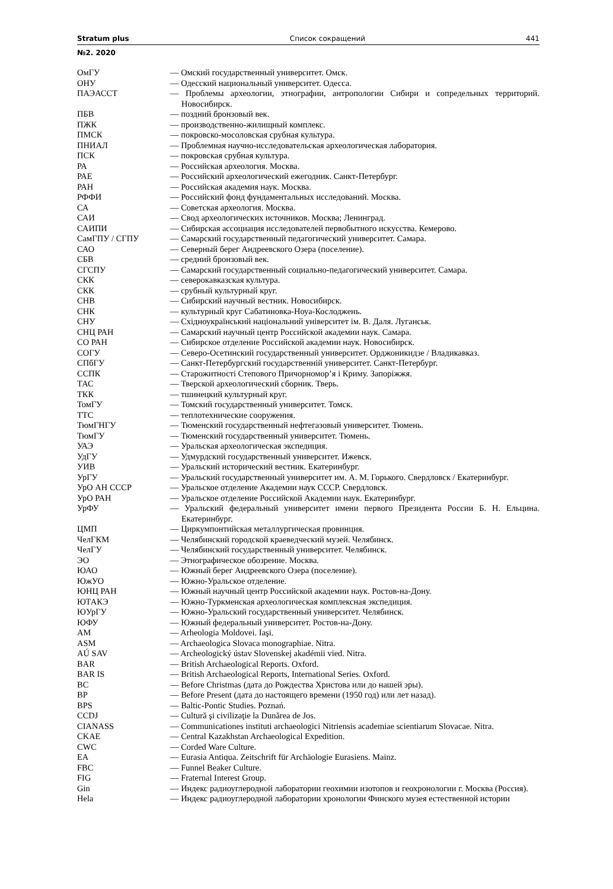Stratum plus Список сокращений 441
№2. 2020
| ОмГУ | — Омский государственный университет. Омск. |
| ОНУ | — Одесский национальный университет. Одесса. |
| ПАЭАССТ | — Проблемы археологии, этнографии, антропологии Сибири и сопредельных территорий. Новосибирск. |
| ПБВ | — поздний бронзовый век. |
| ПЖК | — производственно-жилищный комплекс. |
| ПМСК | — покровско-мосоловская срубная культура. |
| ПНИАЛ | — Проблемная научно-исследовательская археологическая лаборатория. |
| ПСК | — покровская срубная культура. |
| РА | — Российская археология. Москва. |
| РАЕ | — Российский археологический ежегодник. Санкт-Петербург. |
| РАН | — Российская академия наук. Москва. |
| РФФИ | — Российский фонд фундаментальных исследований. Москва. |
| СА | — Советская археология. Москва. |
| САИ | — Свод археологических источников. Москва; Ленинград. |
| САИПИ | — Сибирская ассоциация исследователей первобытного искусства. Кемерово. |
| СамГПУ / СГПУ | — Самарский государственный педагогический университет. Самара. |
| САО | — Северный берег Андреевского Озера (поселение). |
| СБВ | — средний бронзовый век. |
| СГСПУ | — Самарский государственный социально-педагогический университет. Самара. |
| СКК | — северокавказская культура. |
| СКК | — срубный культурный круг. |
| СНВ | — Сибирский научный вестник. Новосибирск. |
| СНК | — культурный круг Сабатиновка-Ноуа-Кослоджень. |
| СНУ | — Східноукраїнський національний університет ім. В. Даля. Луганськ. |
| СНЦ РАН | — Самарский научный центр Российской академии наук. Самара. |
| СО РАН | — Сибирское отделение Российской академии наук. Новосибирск. |
| СОГУ | — Северо-Осетинский государственный университет. Орджоникидзе / Владикавказ. |
| СПбГУ | — Санкт-Петербургский государственній университет. Санкт-Петербург. |
| ССПК | — Старожитності Степового Причорномор’я і Криму. Запоріжжя. |
| ТАС | — Тверской археологический сборник. Тверь. |
| ТКК | — тшинецкий культурный круг. |
| ТомГУ | — Томский государственный университет. Томск. |
| ТТС | — теплотехнические сооружения. |
| ТюмГНГУ | — Тюменский государственный нефтегазовый университет. Тюмень. |
| ТюмГУ | — Тюменский государственный университет. Тюмень. |
| УАЭ | — Уральская археологическая экспедиция. |
| УдГУ | — Удмурдский государственный университет. Ижевск. |
| УИВ | — Уральский исторический вестник. Екатеринбург. |
| УрГУ | — Уральский государственный университет им. А. М. Горького. Свердловск / Екатеринбург. |
| УрО АН СССР | — Уральское отделение Академии наук СССР. Свердловск. |
| УрО РАН | — Уральское отделение Российской Академии наук. Екатеринбург. |
| УрФУ | — Уральский федеральный университет имени первого Президента России Б. Н. Ельцина. Екатеринбург. |
| ЦМП | — Циркумпонтийская металлургическая провинция. |
| ЧелГКМ | — Челябинский городской краеведческий музей. Челябинск. |
| ЧелГУ | — Челябинский государственный университет. Челябинск. |
| ЭО | — Этнографическое обозрение. Москва. |
| ЮАО | — Южный берег Андреевского Озера (поселение). |
| ЮжУО | — Южно-Уральское отделение. |
| ЮНЦ РАН | — Южный научный центр Российской академии наук. Ростов-на-Дону. |
| ЮТАКЭ | — Южно-Туркменская археологическая комплексная экспедиция. |
| ЮУрГУ | — Южно-Уральский государственный университет. Челябинск. |
| ЮФУ | — Южный федеральный университет. Ростов-на-Дону. |
| AM | — Arheologia Moldovei. Iaşi. |
| ASM | — Archaeologica Slovaca monographiae. Nitra. |
| AÚ SAV | — Archeologický ústav Slovenskej akadémii vied. Nitra. |
| BAR | — British Archaeological Reports. Oxford. |
| BAR IS | — British Archaeological Reports, International Series. Oxford. |
| BC | — Before Christmas (дата до Рождества Христова или до нашей эры). |
| BP | — Before Present (дата до настоящего времени (1950 год) или лет назад). |
| BPS | — Baltic-Pontic Studies. Poznań. |
| CCDJ | — Cultură şi civilizaţie la Dunărea de Jos. |
| CIANASS | — Communicationes instituti archaeologici Nitriensis academiae scientiarum Slovacae. Nitra. |
| CKAE | — Central Kazakhstan Archaeological Expedition. |
| CWC | — Corded Ware Culture. |
| EA | — Eurasia Antiqua. Zeitschrift für Archäologie Eurasiens. Mainz. |
| FBC | — Funnel Beaker Culture. |
| FIG | — Fraternal Interest Group. |
| Gin | — Индекс радиоуглеродной лаборатории геохимии изотопов и геохронологии г. Москва (Россия). |
| Hela | — Индекс радиоуглеродной лаборатории хронологии Финского музея естественной истории |